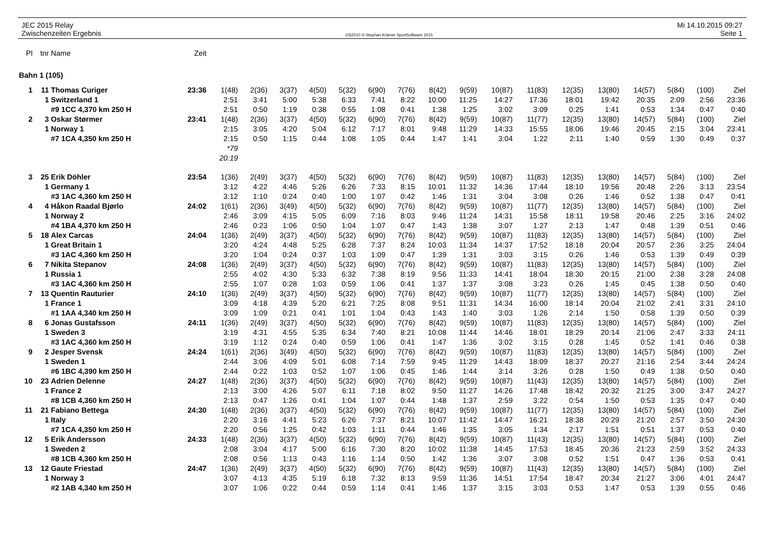JEC 2015 Relay
Zwischenzeiten Ergebnis
OS2010 © Stephan Krämer SportSoftware 2015
Mi 14.10.2015 09:27
Seite 1
| Pl | tnr | Name | Zeit | | | | | | | | | | | | | | | | | |
| Bahn 1 (105) | | | | | | | | | | | | | | | | | | | | |
| 1 | 11 | Thomas Curiger | 23:36 | 1(48) | 2(36) | 3(37) | 4(50) | 5(32) | 6(90) | 7(76) | 8(42) | 9(59) | 10(87) | 11(83) | 12(35) | 13(80) | 14(57) | 5(84) | (100) | Ziel |
| | 1 | Switzerland 1 | | 2:51 | 3:41 | 5:00 | 5:38 | 6:33 | 7:41 | 8:22 | 10:00 | 11:25 | 14:27 | 17:36 | 18:01 | 19:42 | 20:35 | 2:09 | 2:56 | 23:36 |
| | | #9 1CC 4,370 km 250 H | | 2:51 | 0:50 | 1:19 | 0:38 | 0:55 | 1:08 | 0:41 | 1:38 | 1:25 | 3:02 | 3:09 | 0:25 | 1:41 | 0:53 | 1:34 | 0:47 | 0:40 |
| 2 | 3 | Oskar Størmer | 23:41 | 1(48) | 2(36) | 3(37) | 4(50) | 5(32) | 6(90) | 7(76) | 8(42) | 9(59) | 10(87) | 11(77) | 12(35) | 13(80) | 14(57) | 5(84) | (100) | Ziel |
| | 1 | Norway 1 | | 2:15 | 3:05 | 4:20 | 5:04 | 6:12 | 7:17 | 8:01 | 9:48 | 11:29 | 14:33 | 15:55 | 18:06 | 19:46 | 20:45 | 2:15 | 3:04 | 23:41 |
| | | #7 1CA 4,350 km 250 H | | 2:15 | 0:50 | 1:15 | 0:44 | 1:08 | 1:05 | 0:44 | 1:47 | 1:41 | 3:04 | 1:22 | 2:11 | 1:40 | 0:59 | 1:30 | 0:49 | 0:37 |
| | | | | *79 | | | | | | | | | | | | | | | | |
| | | | | 20:19 | | | | | | | | | | | | | | | | |
| 3 | 25 | Erik Döhler | 23:54 | 1(36) | 2(49) | 3(37) | 4(50) | 5(32) | 6(90) | 7(76) | 8(42) | 9(59) | 10(87) | 11(83) | 12(35) | 13(80) | 14(57) | 5(84) | (100) | Ziel |
| | 1 | Germany 1 | | 3:12 | 4:22 | 4:46 | 5:26 | 6:26 | 7:33 | 8:15 | 10:01 | 11:32 | 14:36 | 17:44 | 18:10 | 19:56 | 20:48 | 2:26 | 3:13 | 23:54 |
| | | #3 1AC 4,360 km 250 H | | 3:12 | 1:10 | 0:24 | 0:40 | 1:00 | 1:07 | 0:42 | 1:46 | 1:31 | 3:04 | 3:08 | 0:26 | 1:46 | 0:52 | 1:38 | 0:47 | 0:41 |
| 4 | 4 | Håkon Raadal Bjørlo | 24:02 | 1(61) | 2(36) | 3(49) | 4(50) | 5(32) | 6(90) | 7(76) | 8(42) | 9(59) | 10(87) | 11(77) | 12(35) | 13(80) | 14(57) | 5(84) | (100) | Ziel |
| | 1 | Norway 2 | | 2:46 | 3:09 | 4:15 | 5:05 | 6:09 | 7:16 | 8:03 | 9:46 | 11:24 | 14:31 | 15:58 | 18:11 | 19:58 | 20:46 | 2:25 | 3:16 | 24:02 |
| | | #4 1BA 4,370 km 250 H | | 2:46 | 0:23 | 1:06 | 0:50 | 1:04 | 1:07 | 0:47 | 1:43 | 1:38 | 3:07 | 1:27 | 2:13 | 1:47 | 0:48 | 1:39 | 0:51 | 0:46 |
| 5 | 18 | Alex Carcas | 24:04 | 1(36) | 2(49) | 3(37) | 4(50) | 5(32) | 6(90) | 7(76) | 8(42) | 9(59) | 10(87) | 11(83) | 12(35) | 13(80) | 14(57) | 5(84) | (100) | Ziel |
| | 1 | Great Britain 1 | | 3:20 | 4:24 | 4:48 | 5:25 | 6:28 | 7:37 | 8:24 | 10:03 | 11:34 | 14:37 | 17:52 | 18:18 | 20:04 | 20:57 | 2:36 | 3:25 | 24:04 |
| | | #3 1AC 4,360 km 250 H | | 3:20 | 1:04 | 0:24 | 0:37 | 1:03 | 1:09 | 0:47 | 1:39 | 1:31 | 3:03 | 3:15 | 0:26 | 1:46 | 0:53 | 1:39 | 0:49 | 0:39 |
| 6 | 7 | Nikita Stepanov | 24:08 | 1(36) | 2(49) | 3(37) | 4(50) | 5(32) | 6(90) | 7(76) | 8(42) | 9(59) | 10(87) | 11(83) | 12(35) | 13(80) | 14(57) | 5(84) | (100) | Ziel |
| | 1 | Russia 1 | | 2:55 | 4:02 | 4:30 | 5:33 | 6:32 | 7:38 | 8:19 | 9:56 | 11:33 | 14:41 | 18:04 | 18:30 | 20:15 | 21:00 | 2:38 | 3:28 | 24:08 |
| | | #3 1AC 4,360 km 250 H | | 2:55 | 1:07 | 0:28 | 1:03 | 0:59 | 1:06 | 0:41 | 1:37 | 1:37 | 3:08 | 3:23 | 0:26 | 1:45 | 0:45 | 1:38 | 0:50 | 0:40 |
| 7 | 13 | Quentin Rauturier | 24:10 | 1(36) | 2(49) | 3(37) | 4(50) | 5(32) | 6(90) | 7(76) | 8(42) | 9(59) | 10(87) | 11(77) | 12(35) | 13(80) | 14(57) | 5(84) | (100) | Ziel |
| | 1 | France 1 | | 3:09 | 4:18 | 4:39 | 5:20 | 6:21 | 7:25 | 8:08 | 9:51 | 11:31 | 14:34 | 16:00 | 18:14 | 20:04 | 21:02 | 2:41 | 3:31 | 24:10 |
| | | #1 1AA 4,340 km 250 H | | 3:09 | 1:09 | 0:21 | 0:41 | 1:01 | 1:04 | 0:43 | 1:43 | 1:40 | 3:03 | 1:26 | 2:14 | 1:50 | 0:58 | 1:39 | 0:50 | 0:39 |
| 8 | 6 | Jonas Gustafsson | 24:11 | 1(36) | 2(49) | 3(37) | 4(50) | 5(32) | 6(90) | 7(76) | 8(42) | 9(59) | 10(87) | 11(83) | 12(35) | 13(80) | 14(57) | 5(84) | (100) | Ziel |
| | 1 | Sweden 3 | | 3:19 | 4:31 | 4:55 | 5:35 | 6:34 | 7:40 | 8:21 | 10:08 | 11:44 | 14:46 | 18:01 | 18:29 | 20:14 | 21:06 | 2:47 | 3:33 | 24:11 |
| | | #3 1AC 4,360 km 250 H | | 3:19 | 1:12 | 0:24 | 0:40 | 0:59 | 1:06 | 0:41 | 1:47 | 1:36 | 3:02 | 3:15 | 0:28 | 1:45 | 0:52 | 1:41 | 0:46 | 0:38 |
| 9 | 2 | Jesper Svensk | 24:24 | 1(61) | 2(36) | 3(49) | 4(50) | 5(32) | 6(90) | 7(76) | 8(42) | 9(59) | 10(87) | 11(83) | 12(35) | 13(80) | 14(57) | 5(84) | (100) | Ziel |
| | 1 | Sweden 1 | | 2:44 | 3:06 | 4:09 | 5:01 | 6:08 | 7:14 | 7:59 | 9:45 | 11:29 | 14:43 | 18:09 | 18:37 | 20:27 | 21:16 | 2:54 | 3:44 | 24:24 |
| | | #6 1BC 4,390 km 250 H | | 2:44 | 0:22 | 1:03 | 0:52 | 1:07 | 1:06 | 0:45 | 1:46 | 1:44 | 3:14 | 3:26 | 0:28 | 1:50 | 0:49 | 1:38 | 0:50 | 0:40 |
| 10 | 23 | Adrien Delenne | 24:27 | 1(48) | 2(36) | 3(37) | 4(50) | 5(32) | 6(90) | 7(76) | 8(42) | 9(59) | 10(87) | 11(43) | 12(35) | 13(80) | 14(57) | 5(84) | (100) | Ziel |
| | 1 | France 2 | | 2:13 | 3:00 | 4:26 | 5:07 | 6:11 | 7:18 | 8:02 | 9:50 | 11:27 | 14:26 | 17:48 | 18:42 | 20:32 | 21:25 | 3:00 | 3:47 | 24:27 |
| | | #8 1CB 4,360 km 250 H | | 2:13 | 0:47 | 1:26 | 0:41 | 1:04 | 1:07 | 0:44 | 1:48 | 1:37 | 2:59 | 3:22 | 0:54 | 1:50 | 0:53 | 1:35 | 0:47 | 0:40 |
| 11 | 21 | Fabiano Bettega | 24:30 | 1(48) | 2(36) | 3(37) | 4(50) | 5(32) | 6(90) | 7(76) | 8(42) | 9(59) | 10(87) | 11(77) | 12(35) | 13(80) | 14(57) | 5(84) | (100) | Ziel |
| | 1 | Italy | | 2:20 | 3:16 | 4:41 | 5:23 | 6:26 | 7:37 | 8:21 | 10:07 | 11:42 | 14:47 | 16:21 | 18:38 | 20:29 | 21:20 | 2:57 | 3:50 | 24:30 |
| | | #7 1CA 4,350 km 250 H | | 2:20 | 0:56 | 1:25 | 0:42 | 1:03 | 1:11 | 0:44 | 1:46 | 1:35 | 3:05 | 1:34 | 2:17 | 1:51 | 0:51 | 1:37 | 0:53 | 0:40 |
| 12 | 5 | Erik Andersson | 24:33 | 1(48) | 2(36) | 3(37) | 4(50) | 5(32) | 6(90) | 7(76) | 8(42) | 9(59) | 10(87) | 11(43) | 12(35) | 13(80) | 14(57) | 5(84) | (100) | Ziel |
| | 1 | Sweden 2 | | 2:08 | 3:04 | 4:17 | 5:00 | 6:16 | 7:30 | 8:20 | 10:02 | 11:38 | 14:45 | 17:53 | 18:45 | 20:36 | 21:23 | 2:59 | 3:52 | 24:33 |
| | | #8 1CB 4,360 km 250 H | | 2:08 | 0:56 | 1:13 | 0:43 | 1:16 | 1:14 | 0:50 | 1:42 | 1:36 | 3:07 | 3:08 | 0:52 | 1:51 | 0:47 | 1:36 | 0:53 | 0:41 |
| 13 | 12 | Gaute Friestad | 24:47 | 1(36) | 2(49) | 3(37) | 4(50) | 5(32) | 6(90) | 7(76) | 8(42) | 9(59) | 10(87) | 11(43) | 12(35) | 13(80) | 14(57) | 5(84) | (100) | Ziel |
| | 1 | Norway 3 | | 3:07 | 4:13 | 4:35 | 5:19 | 6:18 | 7:32 | 8:13 | 9:59 | 11:36 | 14:51 | 17:54 | 18:47 | 20:34 | 21:27 | 3:06 | 4:01 | 24:47 |
| | | #2 1AB 4,340 km 250 H | | 3:07 | 1:06 | 0:22 | 0:44 | 0:59 | 1:14 | 0:41 | 1:46 | 1:37 | 3:15 | 3:03 | 0:53 | 1:47 | 0:53 | 1:39 | 0:55 | 0:46 |